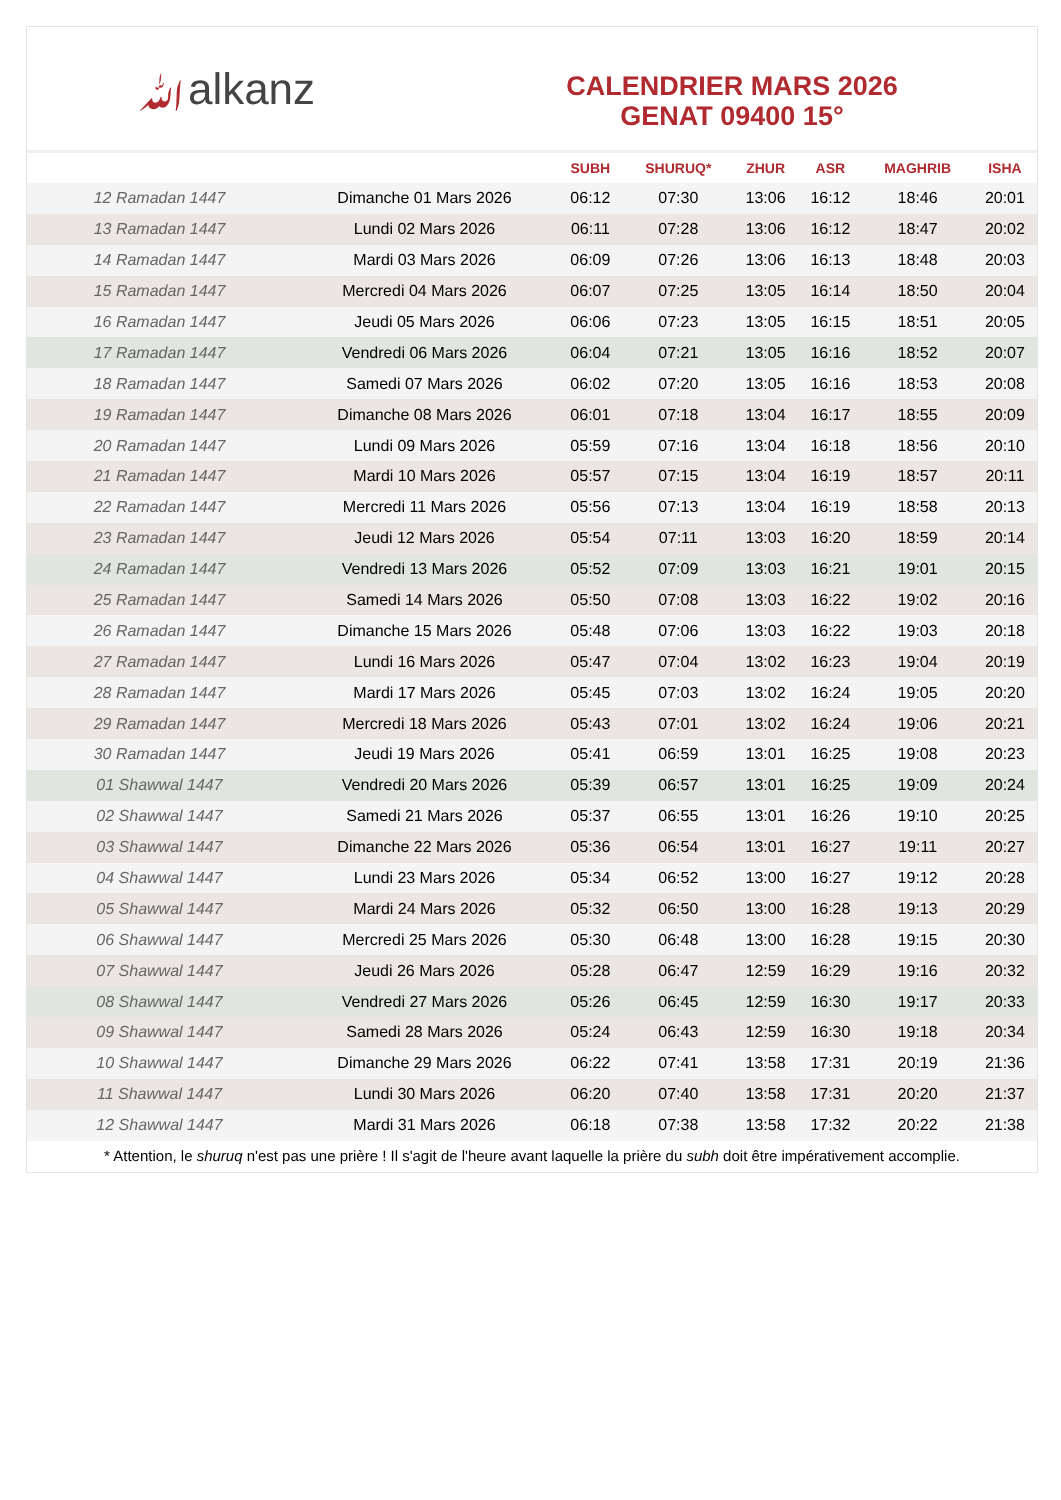ﷲalkanz
CALENDRIER MARS 2026
GENAT 09400 15°
| | | SUBH | SHURUQ* | ZHUR | ASR | MAGHRIB | ISHA |
| --- | --- | --- | --- | --- | --- | --- | --- |
| 12 Ramadan 1447 | Dimanche 01 Mars 2026 | 06:12 | 07:30 | 13:06 | 16:12 | 18:46 | 20:01 |
| 13 Ramadan 1447 | Lundi 02 Mars 2026 | 06:11 | 07:28 | 13:06 | 16:12 | 18:47 | 20:02 |
| 14 Ramadan 1447 | Mardi 03 Mars 2026 | 06:09 | 07:26 | 13:06 | 16:13 | 18:48 | 20:03 |
| 15 Ramadan 1447 | Mercredi 04 Mars 2026 | 06:07 | 07:25 | 13:05 | 16:14 | 18:50 | 20:04 |
| 16 Ramadan 1447 | Jeudi 05 Mars 2026 | 06:06 | 07:23 | 13:05 | 16:15 | 18:51 | 20:05 |
| 17 Ramadan 1447 | Vendredi 06 Mars 2026 | 06:04 | 07:21 | 13:05 | 16:16 | 18:52 | 20:07 |
| 18 Ramadan 1447 | Samedi 07 Mars 2026 | 06:02 | 07:20 | 13:05 | 16:16 | 18:53 | 20:08 |
| 19 Ramadan 1447 | Dimanche 08 Mars 2026 | 06:01 | 07:18 | 13:04 | 16:17 | 18:55 | 20:09 |
| 20 Ramadan 1447 | Lundi 09 Mars 2026 | 05:59 | 07:16 | 13:04 | 16:18 | 18:56 | 20:10 |
| 21 Ramadan 1447 | Mardi 10 Mars 2026 | 05:57 | 07:15 | 13:04 | 16:19 | 18:57 | 20:11 |
| 22 Ramadan 1447 | Mercredi 11 Mars 2026 | 05:56 | 07:13 | 13:04 | 16:19 | 18:58 | 20:13 |
| 23 Ramadan 1447 | Jeudi 12 Mars 2026 | 05:54 | 07:11 | 13:03 | 16:20 | 18:59 | 20:14 |
| 24 Ramadan 1447 | Vendredi 13 Mars 2026 | 05:52 | 07:09 | 13:03 | 16:21 | 19:01 | 20:15 |
| 25 Ramadan 1447 | Samedi 14 Mars 2026 | 05:50 | 07:08 | 13:03 | 16:22 | 19:02 | 20:16 |
| 26 Ramadan 1447 | Dimanche 15 Mars 2026 | 05:48 | 07:06 | 13:03 | 16:22 | 19:03 | 20:18 |
| 27 Ramadan 1447 | Lundi 16 Mars 2026 | 05:47 | 07:04 | 13:02 | 16:23 | 19:04 | 20:19 |
| 28 Ramadan 1447 | Mardi 17 Mars 2026 | 05:45 | 07:03 | 13:02 | 16:24 | 19:05 | 20:20 |
| 29 Ramadan 1447 | Mercredi 18 Mars 2026 | 05:43 | 07:01 | 13:02 | 16:24 | 19:06 | 20:21 |
| 30 Ramadan 1447 | Jeudi 19 Mars 2026 | 05:41 | 06:59 | 13:01 | 16:25 | 19:08 | 20:23 |
| 01 Shawwal 1447 | Vendredi 20 Mars 2026 | 05:39 | 06:57 | 13:01 | 16:25 | 19:09 | 20:24 |
| 02 Shawwal 1447 | Samedi 21 Mars 2026 | 05:37 | 06:55 | 13:01 | 16:26 | 19:10 | 20:25 |
| 03 Shawwal 1447 | Dimanche 22 Mars 2026 | 05:36 | 06:54 | 13:01 | 16:27 | 19:11 | 20:27 |
| 04 Shawwal 1447 | Lundi 23 Mars 2026 | 05:34 | 06:52 | 13:00 | 16:27 | 19:12 | 20:28 |
| 05 Shawwal 1447 | Mardi 24 Mars 2026 | 05:32 | 06:50 | 13:00 | 16:28 | 19:13 | 20:29 |
| 06 Shawwal 1447 | Mercredi 25 Mars 2026 | 05:30 | 06:48 | 13:00 | 16:28 | 19:15 | 20:30 |
| 07 Shawwal 1447 | Jeudi 26 Mars 2026 | 05:28 | 06:47 | 12:59 | 16:29 | 19:16 | 20:32 |
| 08 Shawwal 1447 | Vendredi 27 Mars 2026 | 05:26 | 06:45 | 12:59 | 16:30 | 19:17 | 20:33 |
| 09 Shawwal 1447 | Samedi 28 Mars 2026 | 05:24 | 06:43 | 12:59 | 16:30 | 19:18 | 20:34 |
| 10 Shawwal 1447 | Dimanche 29 Mars 2026 | 06:22 | 07:41 | 13:58 | 17:31 | 20:19 | 21:36 |
| 11 Shawwal 1447 | Lundi 30 Mars 2026 | 06:20 | 07:40 | 13:58 | 17:31 | 20:20 | 21:37 |
| 12 Shawwal 1447 | Mardi 31 Mars 2026 | 06:18 | 07:38 | 13:58 | 17:32 | 20:22 | 21:38 |
* Attention, le shuruq n'est pas une prière ! Il s'agit de l'heure avant laquelle la prière du subh doit être impérativement accomplie.